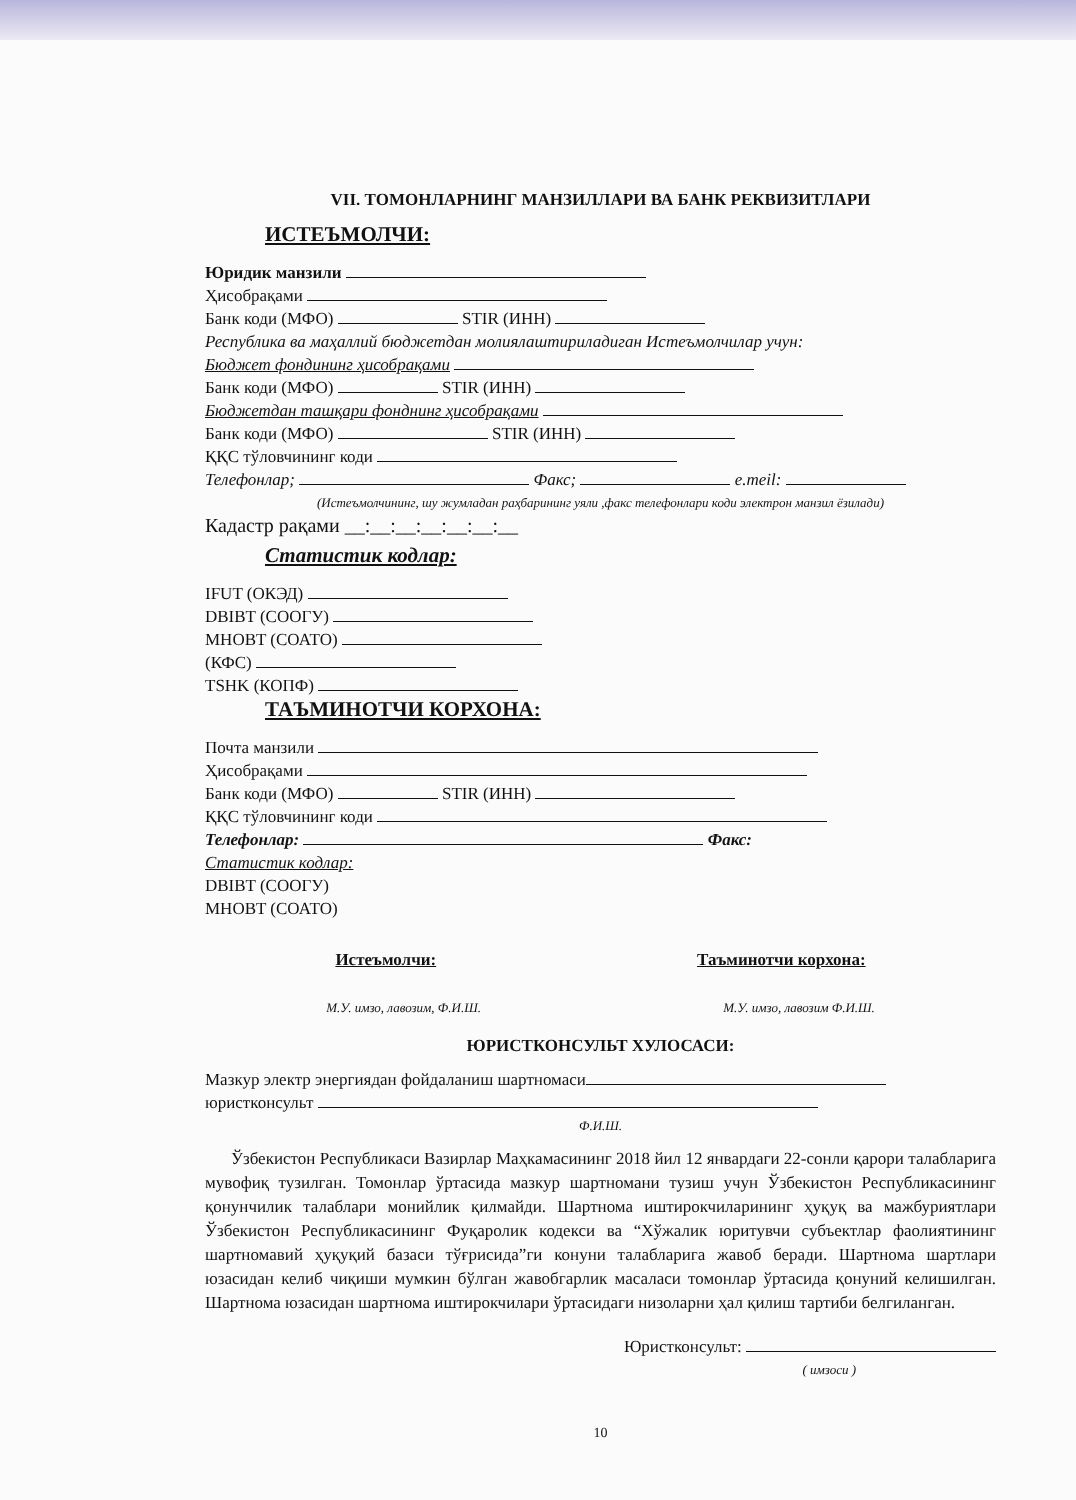VII. ТОМОНЛАРНИНГ МАНЗИЛЛАРИ ВА БАНК РЕКВИЗИТЛАРИ
ИСТЕЪМОЛЧИ:
Юридик манзили
Ҳисобрақами
Банк коди (МФО) STIR (ИНН)
Республика ва маҳаллий бюджетдан молиялаштириладиган Истеъмолчилар учун:
Бюджет фондининг ҳисобрақами
Банк коди (МФО) STIR (ИНН)
Бюджетдан ташқари фонднинг ҳисобрақами
Банк коди (МФО) STIR (ИНН)
ҚҚС тўловчининг коди
Телефонлар; Факс; e.meil:
(Истеъмолчининг, шу жумладан раҳбарининг уяли ,факс телефонлари коди электрон манзил ёзилади)
Кадастр рақами __:__:__:__:__:__:__
Статистик кодлар:
IFUT (ОКЭД)
DBIBT (СООГУ)
MHOBT (СОАТО)
(КФС)
TSHK (КОПФ)
ТАЪМИНОТЧИ КОРХОНА:
Почта манзили
Ҳисобрақами
Банк коди (МФО) STIR (ИНН)
ҚҚС тўловчининг коди
Телефонлар: Факс:
Статистик кодлар:
DBIBT (СООГУ)
MHOBT (СОАТО)
Истеъмолчи: Таъминотчи корхона:
М.У. имзо, лавозим, Ф.И.Ш. М.У. имзо, лавозим Ф.И.Ш.
ЮРИСТКОНСУЛЬТ ХУЛОСАСИ:
Мазкур электр энергиядан фойдаланиш шартномаси
юристконсульт
Ф.И.Ш.
Ўзбекистон Республикаси Вазирлар Маҳкамасининг 2018 йил 12 январдаги 22-сонли қарори талабларига мувофиқ тузилган. Томонлар ўртасида мазкур шартномани тузиш учун Ўзбекистон Республикасининг қонунчилик талаблари монийлик қилмайди. Шартнома иштирокчиларининг ҳуқуқ ва мажбуриятлари Ўзбекистон Республикасининг Фуқаролик кодекси ва “Хўжалик юритувчи субъектлар фаолиятининг шартномавий ҳуқуқий базаси тўғрисида”ги конуни талабларига жавоб беради. Шартнома шартлари юзасидан келиб чиқиши мумкин бўлган жавобгарлик масаласи томонлар ўртасида қонуний келишилган. Шартнома юзасидан шартнома иштирокчилари ўртасидаги низоларни ҳал қилиш тартиби белгиланган.
Юристконсульт:
( имзоси )
10